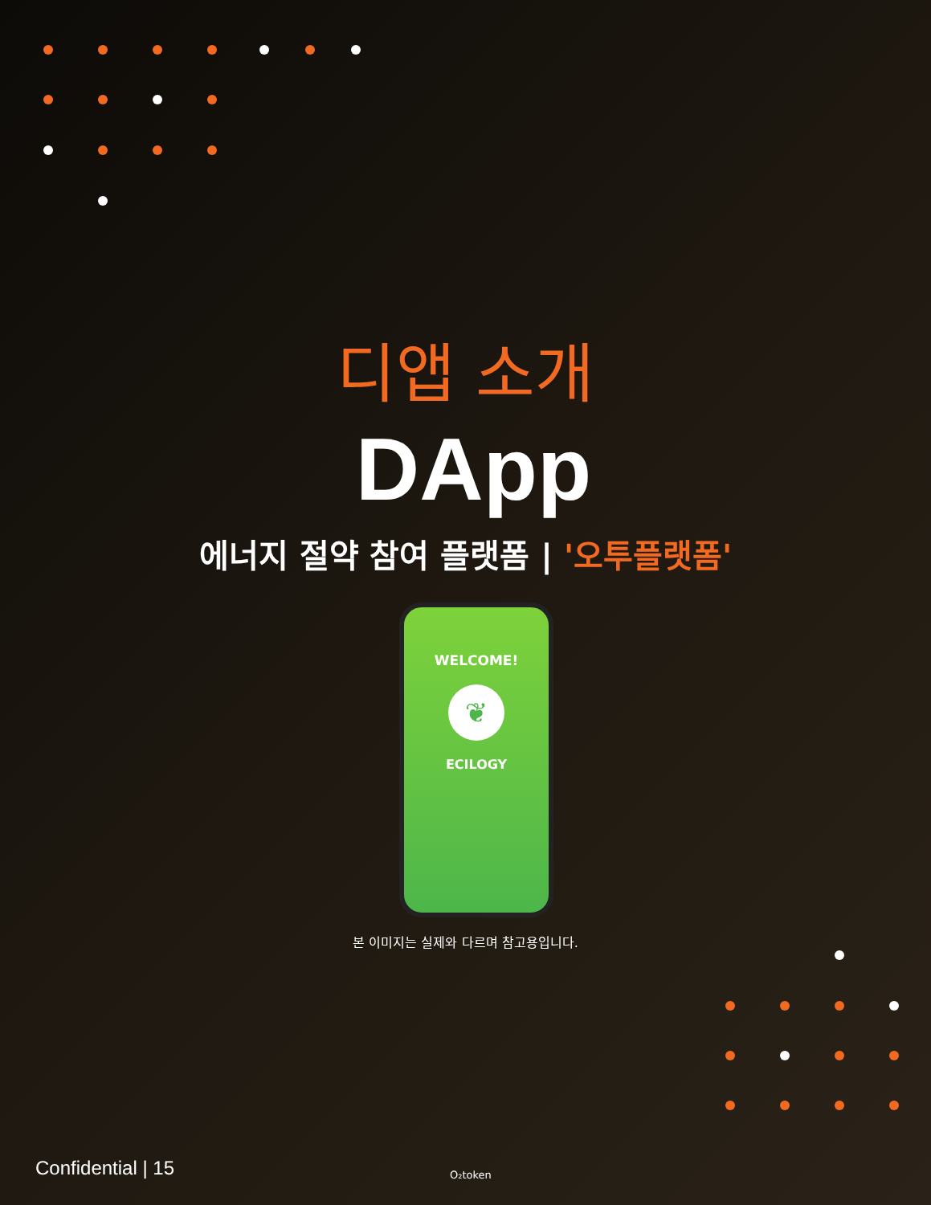디앱 소개
DApp
에너지 절약 참여 플랫폼 | '오투플랫폼'
WELCOME!
❦
ECILOGY
본 이미지는 실제와 다르며 참고용입니다.
Confidential | 15 O₂token